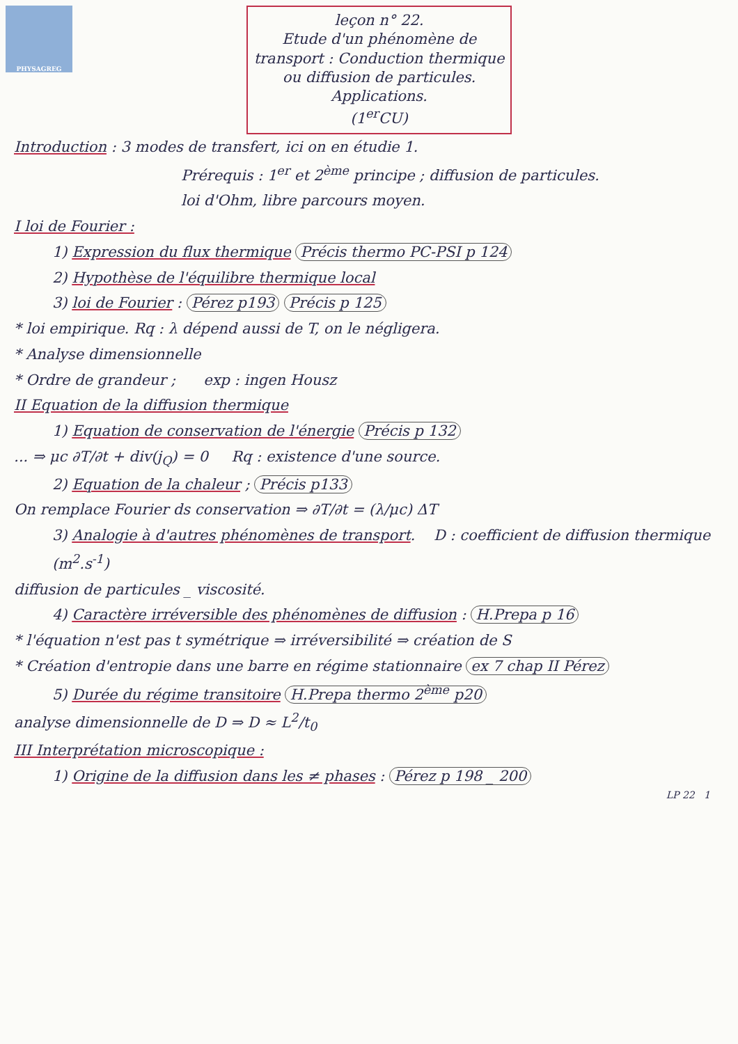PHYSAGREG
leçon n° 22.
Etude d'un phénomène de transport : Conduction thermique ou diffusion de particules. Applications.
(1<sup>er</sup>CU)
Introduction : 3 modes de transfert, ici on en étudie 1.
Prérequis : 1<sup>er</sup> et 2<sup>ème</sup> principe ; diffusion de particules.
loi d'Ohm, libre parcours moyen.
I loi de Fourier :
1) Expression du flux thermique Précis thermo PC-PSI p 124
2) Hypothèse de l'équilibre thermique local
3) loi de Fourier : Pérez p193 Précis p 125
* loi empirique. Rq : λ dépend aussi de T, on le négligera.
* Analyse dimensionnelle
* Ordre de grandeur ; exp : ingen Housz
II Equation de la diffusion thermique
1) Equation de conservation de l'énergie Précis p 132
... ⇒ μc ∂T/∂t + div(j<sub>Q</sub>) = 0 Rq : existence d'une source.
2) Equation de la chaleur ; Précis p133
On remplace Fourier ds conservation ⇒ ∂T/∂t = (λ/μc) ΔT
3) Analogie à d'autres phénomènes de transport. D : coefficient de diffusion thermique (m<sup>2</sup>.s<sup>-1</sup>)
diffusion de particules _ viscosité.
4) Caractère irréversible des phénomènes de diffusion : H.Prepa p 16
* l'équation n'est pas t symétrique ⇒ irréversibilité ⇒ création de S
* Création d'entropie dans une barre en régime stationnaire ex 7 chap II Pérez
5) Durée du régime transitoire H.Prepa thermo 2<sup>ème</sup> p20
analyse dimensionnelle de D ⇒ D ≈ L<sup>2</sup>/t<sub>0</sub>
III Interprétation microscopique :
1) Origine de la diffusion dans les ≠ phases : Pérez p 198 _ 200
LP 22 1